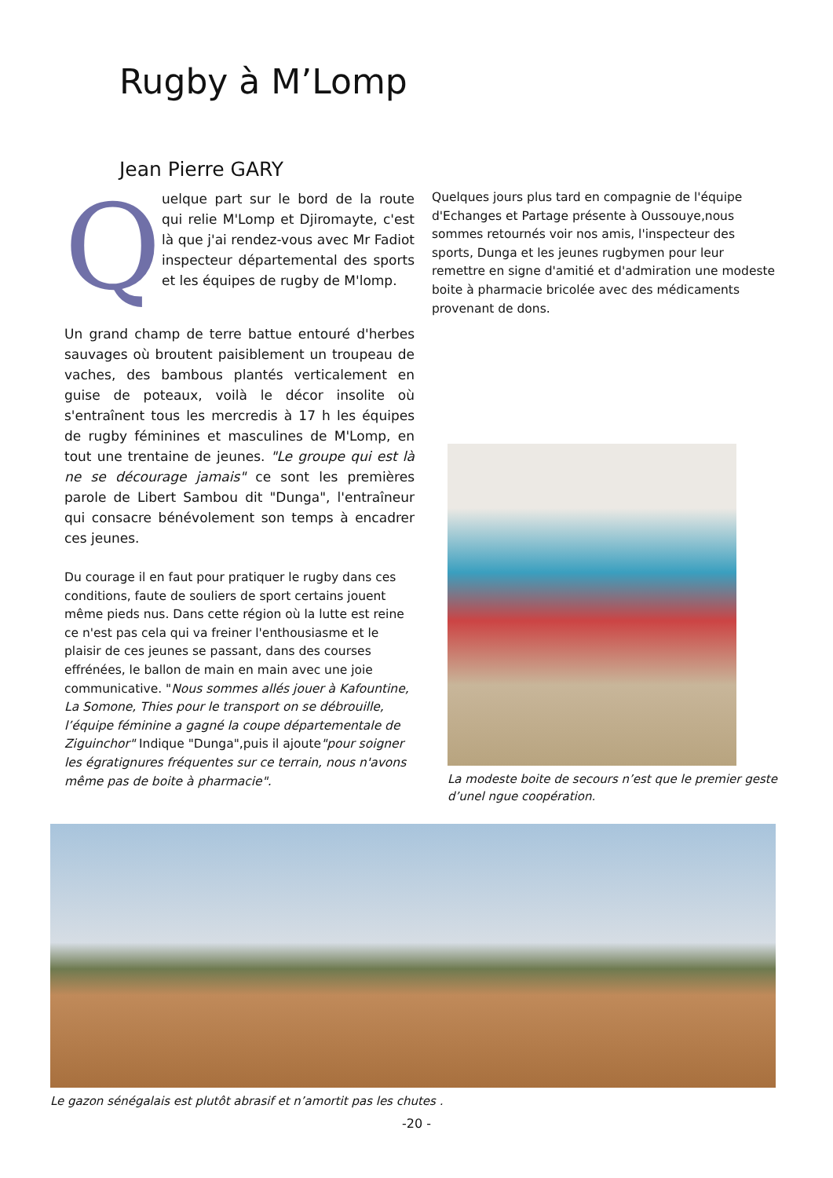Rugby à M’Lomp
Jean Pierre GARY
Q
uelque part sur le bord de la route qui relie M'Lomp et Djiromayte, c'est là que j'ai rendez-vous avec Mr Fadiot inspecteur départemental des sports et les équipes de rugby de M'lomp.
Un grand champ de terre battue entouré d'herbes sauvages où broutent paisiblement un troupeau de vaches, des bambous plantés verticalement en guise de poteaux, voilà le décor insolite où s'entraînent tous les mercredis à 17 h les équipes de rugby féminines et masculines de M'Lomp, en tout une trentaine de jeunes. "Le groupe qui est là ne se décourage jamais" ce sont les premières parole de Libert Sambou dit "Dunga", l'entraîneur qui consacre bénévolement son temps à encadrer ces jeunes.
Du courage il en faut pour pratiquer le rugby dans ces conditions, faute de souliers de sport certains jouent même pieds nus. Dans cette région où la lutte est reine ce n'est pas cela qui va freiner l'enthousiasme et le plaisir de ces jeunes se passant, dans des courses effrénées, le ballon de main en main avec une joie communicative. "Nous sommes allés jouer à Kafountine, La Somone, Thies pour le transport on se débrouille, l’équipe féminine a gagné la coupe départementale de Ziguinchor" Indique "Dunga",puis il ajoute"pour soigner les égratignures fréquentes sur ce terrain, nous n'avons même pas de boite à pharmacie".
Quelques jours plus tard en compagnie de l'équipe d'Echanges et Partage présente à Oussouye,nous sommes retournés voir nos amis, l'inspecteur des sports, Dunga et les jeunes rugbymen pour leur remettre en signe d'amitié et d'admiration une modeste boite à pharmacie bricolée avec des médicaments provenant de dons.
La modeste boite de secours n’est que le premier geste d’unel ngue coopération.
Le gazon sénégalais est plutôt abrasif et n’amortit pas les chutes .
-20 -